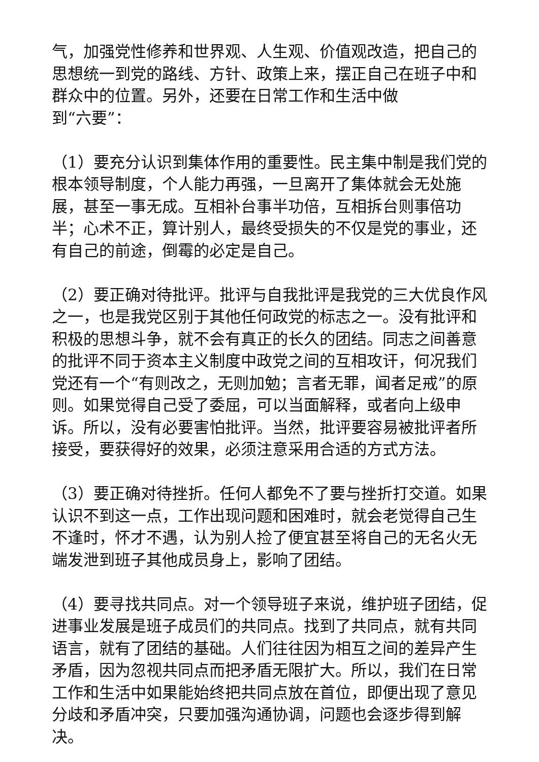气，加强党性修养和世界观、人生观、价值观改造，把自己的思想统一到党的路线、方针、政策上来，摆正自己在班子中和群众中的位置。另外，还要在日常工作和生活中做
到“六要”：
（1）要充分认识到集体作用的重要性。民主集中制是我们党的根本领导制度，个人能力再强，一旦离开了集体就会无处施展，甚至一事无成。互相补台事半功倍，互相拆台则事倍功半；心术不正，算计别人，最终受损失的不仅是党的事业，还有自己的前途，倒霉的必定是自己。
（2）要正确对待批评。批评与自我批评是我党的三大优良作风之一，也是我党区别于其他任何政党的标志之一。没有批评和积极的思想斗争，就不会有真正的长久的团结。同志之间善意的批评不同于资本主义制度中政党之间的互相攻讦，何况我们党还有一个“有则改之，无则加勉；言者无罪，闻者足戒”的原则。如果觉得自己受了委屈，可以当面解释，或者向上级申诉。所以，没有必要害怕批评。当然，批评要容易被批评者所接受，要获得好的效果，必须注意采用合适的方式方法。
（3）要正确对待挫折。任何人都免不了要与挫折打交道。如果认识不到这一点，工作出现问题和困难时，就会老觉得自己生不逢时，怀才不遇，认为别人捡了便宜甚至将自己的无名火无端发泄到班子其他成员身上，影响了团结。
（4）要寻找共同点。对一个领导班子来说，维护班子团结，促进事业发展是班子成员们的共同点。找到了共同点，就有共同语言，就有了团结的基础。人们往往因为相互之间的差异产生矛盾，因为忽视共同点而把矛盾无限扩大。所以，我们在日常工作和生活中如果能始终把共同点放在首位，即便出现了意见分歧和矛盾冲突，只要加强沟通协调，问题也会逐步得到解决。